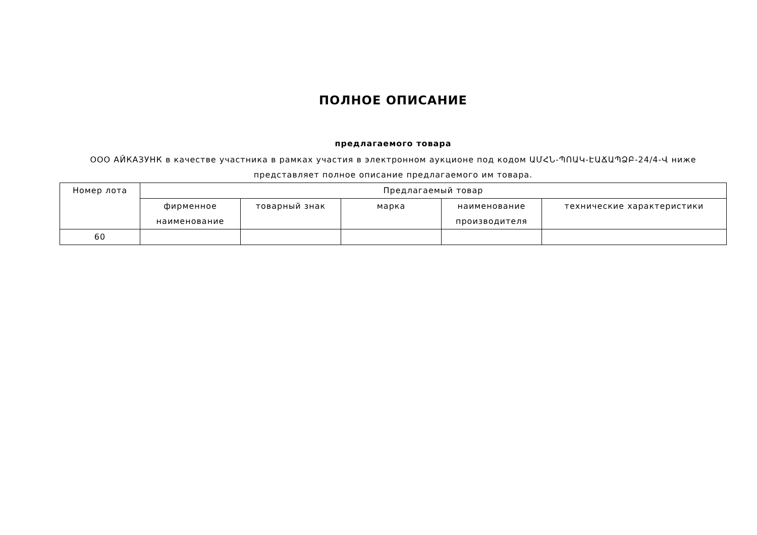ПОЛНОЕ ОПИСАНИЕ
предлагаемого товара
ООО АЙКАЗУНК в качестве участника в рамках участия в электронном аукционе под кодом ԱՄՀՆ-ՊՈԱԿ-ԷԱՃԱՊՁԲ-24/4-Վ ниже представляет полное описание предлагаемого им товара.
| Номер лота | Предлагаемый товар | | | | |
| --- | --- | --- | --- | --- | --- |
| | фирменное наименование | товарный знак | марка | наименование производителя | технические характеристики |
| 60 | | | | | |